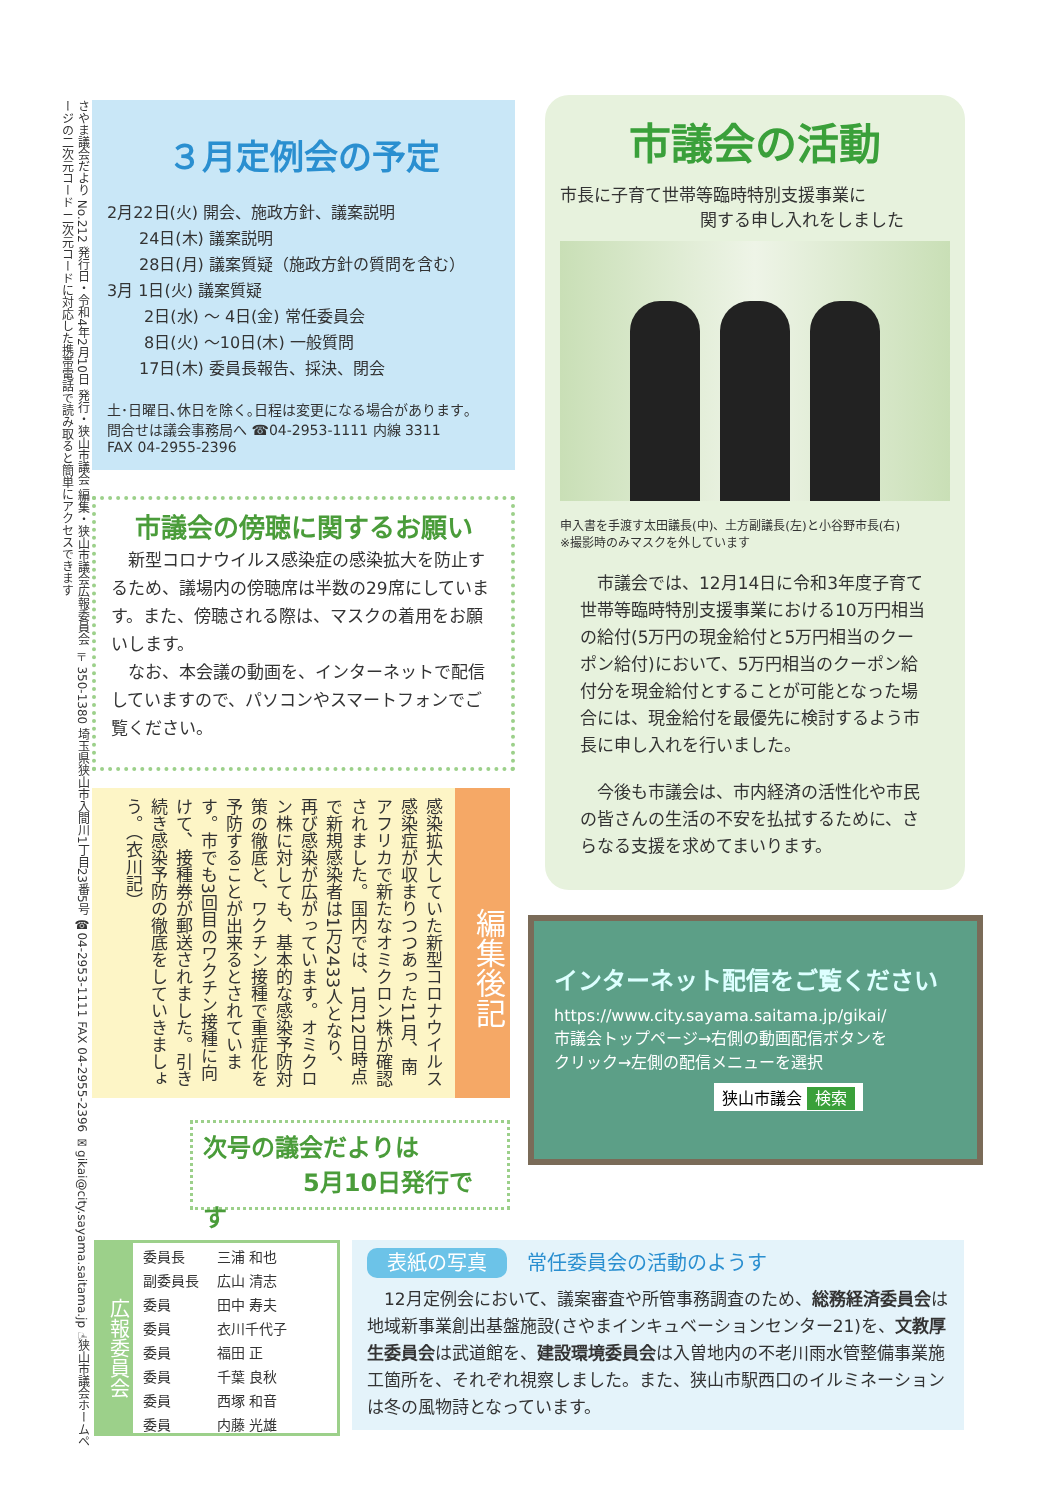さやま議会だより No.212 発行日・令和4年2月10日 発行・狭山市議会 編集・狭山市議会広報委員会 〒350-1380 埼玉県狭山市入間川1丁目23番5号 ☎04-2953-1111 FAX 04-2955-2396 ✉gikai@city.sayama.saitama.jp ☝狭山市議会ホームページの二次元コード 二次元コードに対応した携帯電話で読み取ると簡単にアクセスできます
３月定例会の予定
2月22日(火) 開会、施政方針、議案説明
　　24日(木) 議案説明
　　28日(月) 議案質疑（施政方針の質問を含む）
3月 1日(火) 議案質疑
　　 2日(水) ～ 4日(金) 常任委員会
　　 8日(火) ～10日(木) 一般質問
　　17日(木) 委員長報告、採決、閉会
土･日曜日､休日を除く｡日程は変更になる場合があります｡
問合せは議会事務局へ ☎04-2953-1111 内線 3311
FAX 04-2955-2396
市議会の傍聴に関するお願い
　新型コロナウイルス感染症の感染拡大を防止するため、議場内の傍聴席は半数の29席にしています。また、傍聴される際は、マスクの着用をお願いします。
　なお、本会議の動画を、インターネットで配信していますので、パソコンやスマートフォンでご覧ください。
編集後記
感染拡大していた新型コロナウイルス感染症が収まりつつあった11月、南アフリカで新たなオミクロン株が確認されました。国内では、1月12日時点で新規感染者は1万2433人となり、再び感染が広がっています。オミクロン株に対しても、基本的な感染予防対策の徹底と、ワクチン接種で重症化を予防することが出来るとされています。市でも3回目のワクチン接種に向けて、接種券が郵送されました。引き続き感染予防の徹底をしていきましょう。（衣川記）
次号の議会だよりは
5月10日発行です
市議会の活動
市長に子育て世帯等臨時特別支援事業に
関する申し入れをしました
申入書を手渡す太田議長(中)、土方副議長(左)と小谷野市長(右)
※撮影時のみマスクを外しています
　市議会では、12月14日に令和3年度子育て世帯等臨時特別支援事業における10万円相当の給付(5万円の現金給付と5万円相当のクーポン給付)において、5万円相当のクーポン給付分を現金給付とすることが可能となった場合には、現金給付を最優先に検討するよう市長に申し入れを行いました。
　今後も市議会は、市内経済の活性化や市民の皆さんの生活の不安を払拭するために、さらなる支援を求めてまいります。
インターネット配信をご覧ください
https://www.city.sayama.saitama.jp/gikai/
市議会トップページ→右側の動画配信ボタンを
クリック→左側の配信メニューを選択
狭山市議会 検索
広報委員会
| 委員長 | 三浦 和也 |
| 副委員長 | 広山 清志 |
| 委員 | 田中 寿夫 |
| 委員 | 衣川千代子 |
| 委員 | 福田 正 |
| 委員 | 千葉 良秋 |
| 委員 | 西塚 和音 |
| 委員 | 内藤 光雄 |
表紙の写真 常任委員会の活動のようす
　12月定例会において、議案審査や所管事務調査のため、総務経済委員会は地域新事業創出基盤施設(さやまインキュベーションセンター21)を、文教厚生委員会は武道館を、建設環境委員会は入曽地内の不老川雨水管整備事業施工箇所を、それぞれ視察しました。また、狭山市駅西口のイルミネーションは冬の風物詩となっています。